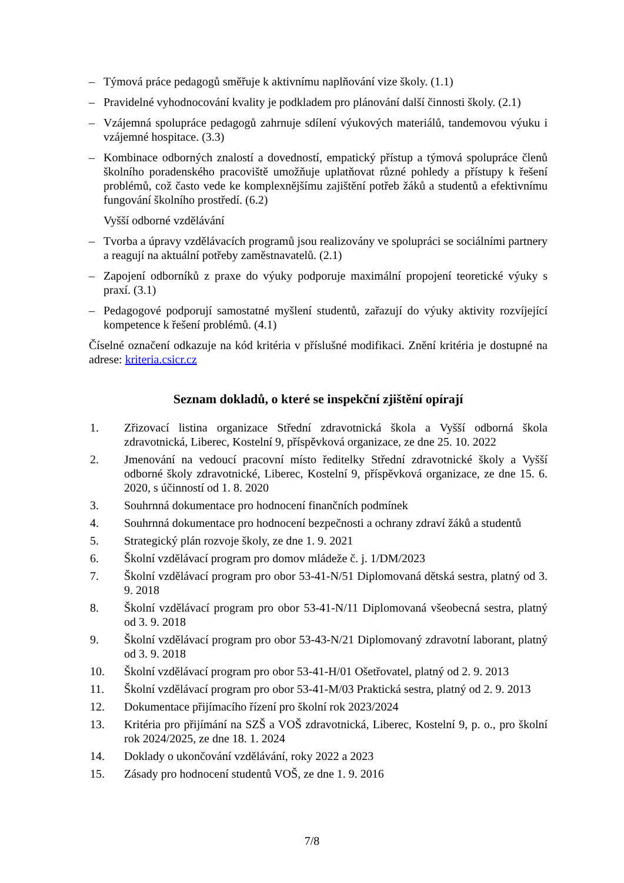– Týmová práce pedagogů směřuje k aktivnímu naplňování vize školy. (1.1)
– Pravidelné vyhodnocování kvality je podkladem pro plánování další činnosti školy. (2.1)
– Vzájemná spolupráce pedagogů zahrnuje sdílení výukových materiálů, tandemovou výuku i vzájemné hospitace. (3.3)
– Kombinace odborných znalostí a dovedností, empatický přístup a týmová spolupráce členů školního poradenského pracoviště umožňuje uplatňovat různé pohledy a přístupy k řešení problémů, což často vede ke komplexnějšímu zajištění potřeb žáků a studentů a efektivnímu fungování školního prostředí. (6.2)
Vyšší odborné vzdělávání
– Tvorba a úpravy vzdělávacích programů jsou realizovány ve spolupráci se sociálními partnery a reagují na aktuální potřeby zaměstnavatelů. (2.1)
– Zapojení odborníků z praxe do výuky podporuje maximální propojení teoretické výuky s praxí. (3.1)
– Pedagogové podporují samostatné myšlení studentů, zařazují do výuky aktivity rozvíjející kompetence k řešení problémů. (4.1)
Číselné označení odkazuje na kód kritéria v příslušné modifikaci. Znění kritéria je dostupné na adrese: kriteria.csicr.cz
Seznam dokladů, o které se inspekční zjištění opírají
1. Zřizovací listina organizace Střední zdravotnická škola a Vyšší odborná škola zdravotnická, Liberec, Kostelní 9, příspěvková organizace, ze dne 25. 10. 2022
2. Jmenování na vedoucí pracovní místo ředitelky Střední zdravotnické školy a Vyšší odborné školy zdravotnické, Liberec, Kostelní 9, příspěvková organizace, ze dne 15. 6. 2020, s účinností od 1. 8. 2020
3. Souhrnná dokumentace pro hodnocení finančních podmínek
4. Souhrnná dokumentace pro hodnocení bezpečnosti a ochrany zdraví žáků a studentů
5. Strategický plán rozvoje školy, ze dne 1. 9. 2021
6. Školní vzdělávací program pro domov mládeže č. j. 1/DM/2023
7. Školní vzdělávací program pro obor 53-41-N/51 Diplomovaná dětská sestra, platný od 3. 9. 2018
8. Školní vzdělávací program pro obor 53-41-N/11 Diplomovaná všeobecná sestra, platný od 3. 9. 2018
9. Školní vzdělávací program pro obor 53-43-N/21 Diplomovaný zdravotní laborant, platný od 3. 9. 2018
10. Školní vzdělávací program pro obor 53-41-H/01 Ošetřovatel, platný od 2. 9. 2013
11. Školní vzdělávací program pro obor 53-41-M/03 Praktická sestra, platný od 2. 9. 2013
12. Dokumentace přijímacího řízení pro školní rok 2023/2024
13. Kritéria pro přijímání na SZŠ a VOŠ zdravotnická, Liberec, Kostelní 9, p. o., pro školní rok 2024/2025, ze dne 18. 1. 2024
14. Doklady o ukončování vzdělávání, roky 2022 a 2023
15. Zásady pro hodnocení studentů VOŠ, ze dne 1. 9. 2016
7/8